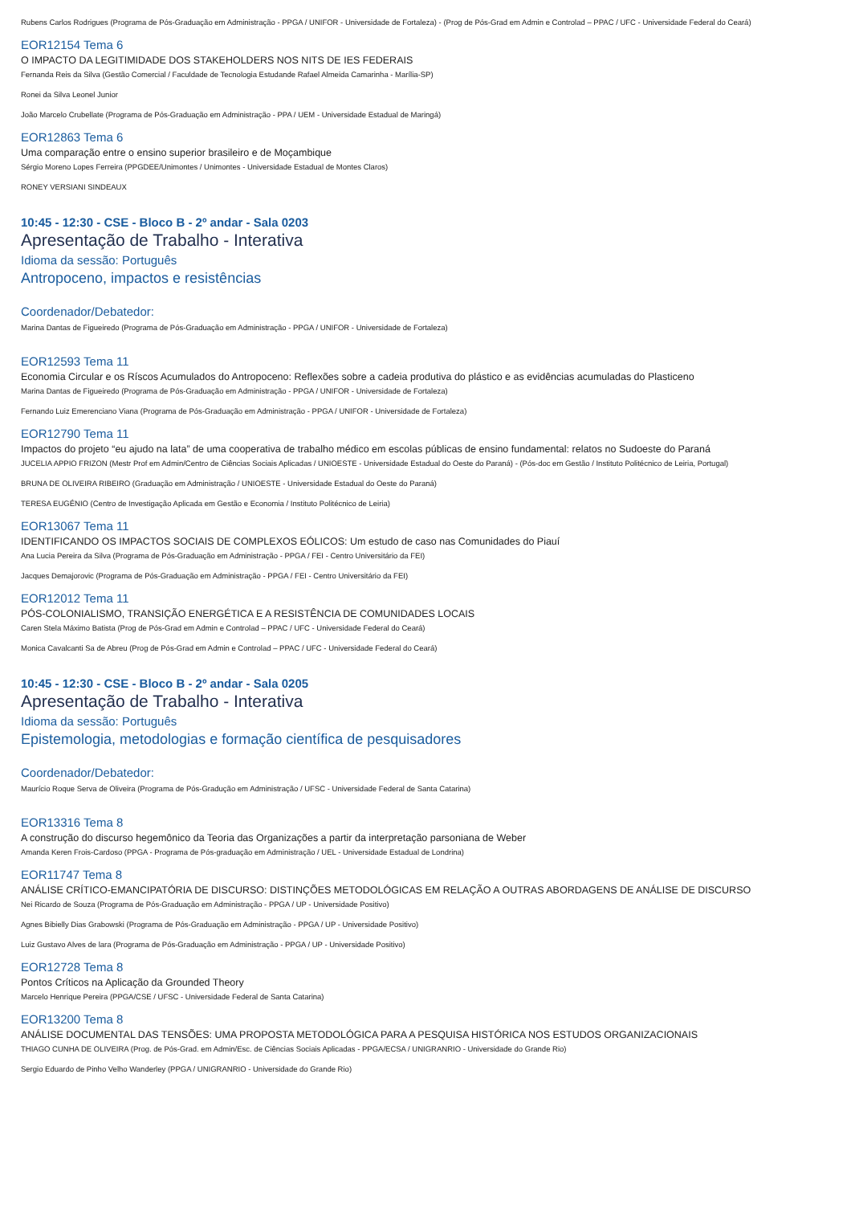Rubens Carlos Rodrigues (Programa de Pós-Graduação em Administração - PPGA / UNIFOR - Universidade de Fortaleza) - (Prog de Pós-Grad em Admin e Controlad – PPAC / UFC - Universidade Federal do Ceará)
EOR12154 Tema 6
O IMPACTO DA LEGITIMIDADE DOS STAKEHOLDERS NOS NITS DE IES FEDERAIS
Fernanda Reis da Silva (Gestão Comercial / Faculdade de Tecnologia Estudande Rafael Almeida Camarinha - Marília-SP)
Ronei da Silva Leonel Junior
João Marcelo Crubellate (Programa de Pós-Graduação em Administração - PPA / UEM - Universidade Estadual de Maringá)
EOR12863 Tema 6
Uma comparação entre o ensino superior brasileiro e de Moçambique
Sérgio Moreno Lopes Ferreira (PPGDEE/Unimontes / Unimontes - Universidade Estadual de Montes Claros)
RONEY VERSIANI SINDEAUX
10:45 - 12:30 - CSE - Bloco B - 2º andar - Sala 0203
Apresentação de Trabalho - Interativa
Idioma da sessão: Português
Antropoceno, impactos e resistências
Coordenador/Debatedor:
Marina Dantas de Figueiredo (Programa de Pós-Graduação em Administração - PPGA / UNIFOR - Universidade de Fortaleza)
EOR12593 Tema 11
Economia Circular e os Ríscos Acumulados do Antropoceno: Reflexões sobre a cadeia produtiva do plástico e as evidências acumuladas do Plasticeno
Marina Dantas de Figueiredo (Programa de Pós-Graduação em Administração - PPGA / UNIFOR - Universidade de Fortaleza)
Fernando Luiz Emerenciano Viana (Programa de Pós-Graduação em Administração - PPGA / UNIFOR - Universidade de Fortaleza)
EOR12790 Tema 11
Impactos do projeto “eu ajudo na lata” de uma cooperativa de trabalho médico em escolas públicas de ensino fundamental: relatos no Sudoeste do Paraná
JUCELIA APPIO FRIZON (Mestr Prof em Admin/Centro de Ciências Sociais Aplicadas / UNIOESTE - Universidade Estadual do Oeste do Paraná) - (Pós-doc em Gestão / Instituto Politécnico de Leiria, Portugal)
BRUNA DE OLIVEIRA RIBEIRO (Graduação em Administração / UNIOESTE - Universidade Estadual do Oeste do Paraná)
TERESA EUGÉNIO (Centro de Investigação Aplicada em Gestão e Economia / Instituto Politécnico de Leiria)
EOR13067 Tema 11
IDENTIFICANDO OS IMPACTOS SOCIAIS DE COMPLEXOS EÓLICOS: Um estudo de caso nas Comunidades do Piauí
Ana Lucia Pereira da Silva (Programa de Pós-Graduação em Administração - PPGA / FEI - Centro Universitário da FEI)
Jacques Demajorovic (Programa de Pós-Graduação em Administração - PPGA / FEI - Centro Universitário da FEI)
EOR12012 Tema 11
PÓS-COLONIALISMO, TRANSIÇÃO ENERGÉTICA E A RESISTÊNCIA DE COMUNIDADES LOCAIS
Caren Stela Máximo Batista (Prog de Pós-Grad em Admin e Controlad – PPAC / UFC - Universidade Federal do Ceará)
Monica Cavalcanti Sa de Abreu (Prog de Pós-Grad em Admin e Controlad – PPAC / UFC - Universidade Federal do Ceará)
10:45 - 12:30 - CSE - Bloco B - 2º andar - Sala 0205
Apresentação de Trabalho - Interativa
Idioma da sessão: Português
Epistemologia, metodologias e formação científica de pesquisadores
Coordenador/Debatedor:
Maurício Roque Serva de Oliveira (Programa de Pós-Gradução em Administração / UFSC - Universidade Federal de Santa Catarina)
EOR13316 Tema 8
A construção do discurso hegemônico da Teoria das Organizações a partir da interpretação parsoniana de Weber
Amanda Keren Frois-Cardoso (PPGA - Programa de Pós-graduação em Administração / UEL - Universidade Estadual de Londrina)
EOR11747 Tema 8
ANÁLISE CRÍTICO-EMANCIPATÓRIA DE DISCURSO: DISTINÇÕES METODOLÓGICAS EM RELAÇÃO A OUTRAS ABORDAGENS DE ANÁLISE DE DISCURSO
Nei Ricardo de Souza (Programa de Pós-Graduação em Administração - PPGA / UP - Universidade Positivo)
Agnes Bibielly Dias Grabowski (Programa de Pós-Graduação em Administração - PPGA / UP - Universidade Positivo)
Luiz Gustavo Alves de lara (Programa de Pós-Graduação em Administração - PPGA / UP - Universidade Positivo)
EOR12728 Tema 8
Pontos Críticos na Aplicação da Grounded Theory
Marcelo Henrique Pereira (PPGA/CSE / UFSC - Universidade Federal de Santa Catarina)
EOR13200 Tema 8
ANÁLISE DOCUMENTAL DAS TENSÕES: UMA PROPOSTA METODOLÓGICA PARA A PESQUISA HISTÓRICA NOS ESTUDOS ORGANIZACIONAIS
THIAGO CUNHA DE OLIVEIRA (Prog. de Pós-Grad. em Admin/Esc. de Ciências Sociais Aplicadas - PPGA/ECSA / UNIGRANRIO - Universidade do Grande Rio)
Sergio Eduardo de Pinho Velho Wanderley (PPGA / UNIGRANRIO - Universidade do Grande Rio)